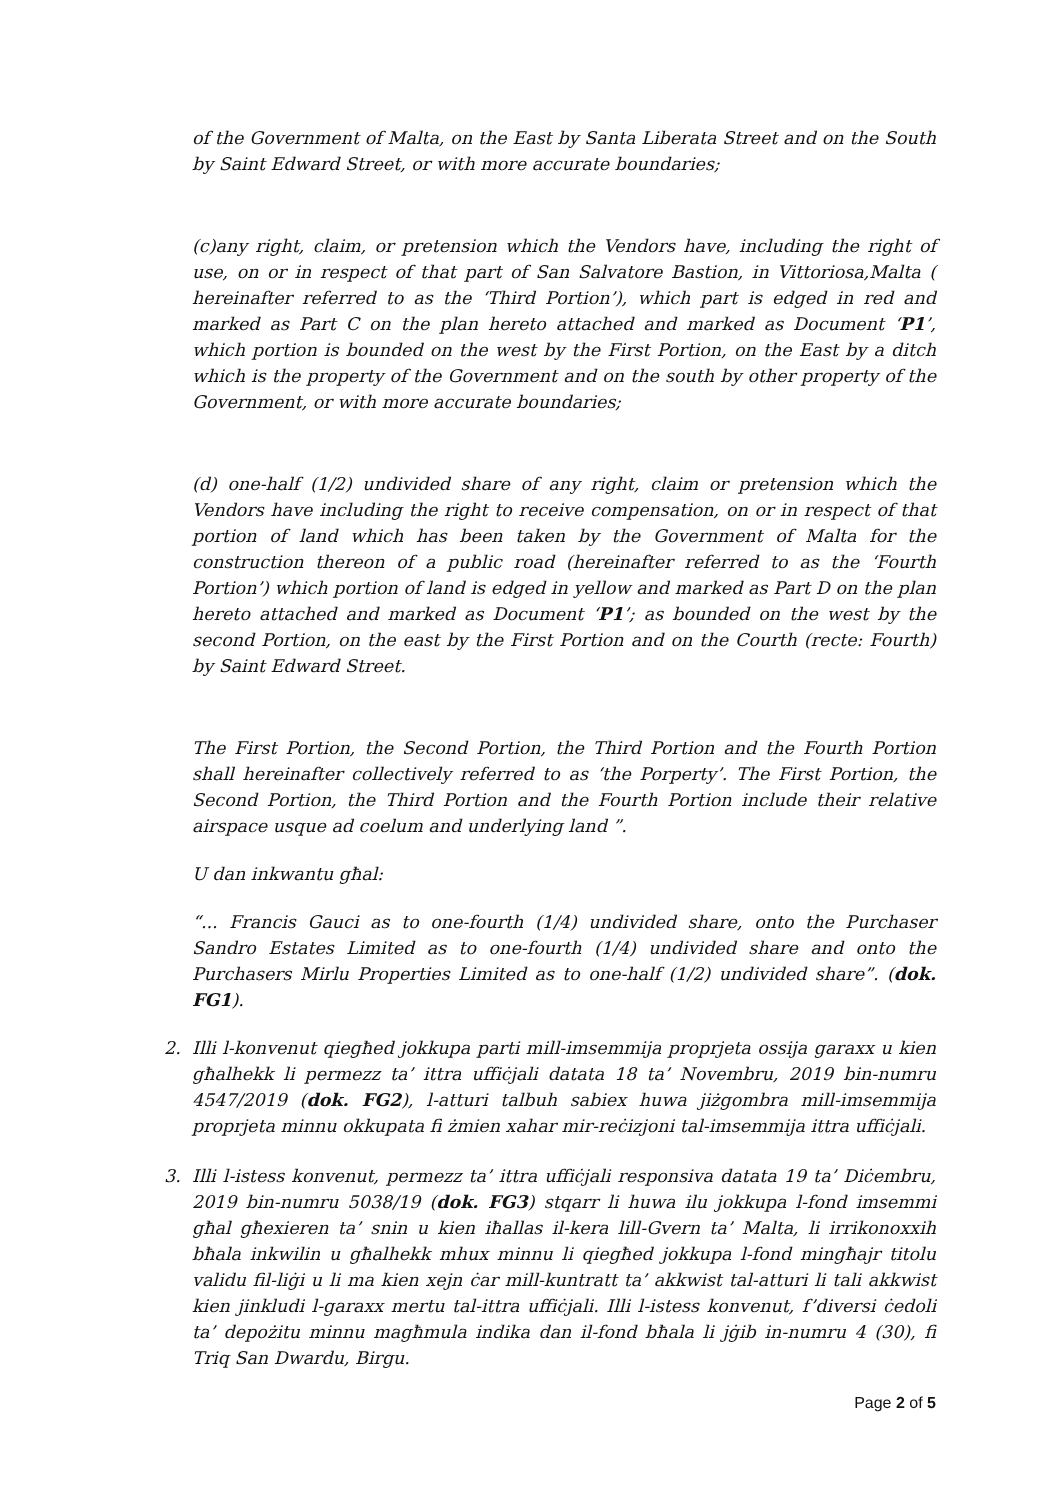of the Government of Malta, on the East by Santa Liberata Street and on the South by Saint Edward Street, or with more accurate boundaries;
(c)any right, claim, or pretension which the Vendors have, including the right of use, on or in respect of that part of San Salvatore Bastion, in Vittoriosa,Malta ( hereinafter referred to as the ‘Third Portion’), which part is edged in red and marked as Part C on the plan hereto attached and marked as Document ‘P1’, which portion is bounded on the west by the First Portion, on the East by a ditch which is the property of the Government and on the south by other property of the Government, or with more accurate boundaries;
(d) one-half (1/2) undivided share of any right, claim or pretension which the Vendors have including the right to receive compensation, on or in respect of that portion of land which has been taken by the Government of Malta for the construction thereon of a public road (hereinafter referred to as the ‘Fourth Portion’) which portion of land is edged in yellow and marked as Part D on the plan hereto attached and marked as Document ‘P1’; as bounded on the west by the second Portion, on the east by the First Portion and on the Courth (recte: Fourth) by Saint Edward Street.
The First Portion, the Second Portion, the Third Portion and the Fourth Portion shall hereinafter collectively referred to as ‘the Porperty’. The First Portion, the Second Portion, the Third Portion and the Fourth Portion include their relative airspace usque ad coelum and underlying land ”.
U dan inkwantu għal:
“... Francis Gauci as to one-fourth (1/4) undivided share, onto the Purchaser Sandro Estates Limited as to one-fourth (1/4) undivided share and onto the Purchasers Mirlu Properties Limited as to one-half (1/2) undivided share”. (dok. FG1).
2. Illi l-konvenut qiegħed jokkupa parti mill-imsemmija proprjeta ossija garaxx u kien għalhekk li permezz ta’ ittra uffiċjali datata 18 ta’ Novembru, 2019 bin-numru 4547/2019 (dok. FG2), l-atturi talbuh sabiex huwa jiżgombra mill-imsemmija proprjeta minnu okkupata fi żmien xahar mir-reċizjoni tal-imsemmija ittra uffiċjali.
3. Illi l-istess konvenut, permezz ta’ ittra uffiċjali responsiva datata 19 ta’ Diċembru, 2019 bin-numru 5038/19 (dok. FG3) stqarr li huwa ilu jokkupa l-fond imsemmi għal għexieren ta’ snin u kien iħallas il-kera lill-Gvern ta’ Malta, li irrikonoxxih bħala inkwilin u għalhekk mhux minnu li qiegħed jokkupa l-fond mingħajr titolu validu fil-liġi u li ma kien xejn ċar mill-kuntratt ta’ akkwist tal-atturi li tali akkwist kien jinkludi l-garaxx mertu tal-ittra uffiċjali. Illi l-istess konvenut, f’diversi ċedoli ta’ depożitu minnu magħmula indika dan il-fond bħala li jġib in-numru 4 (30), fi Triq San Dwardu, Birgu.
Page 2 of 5